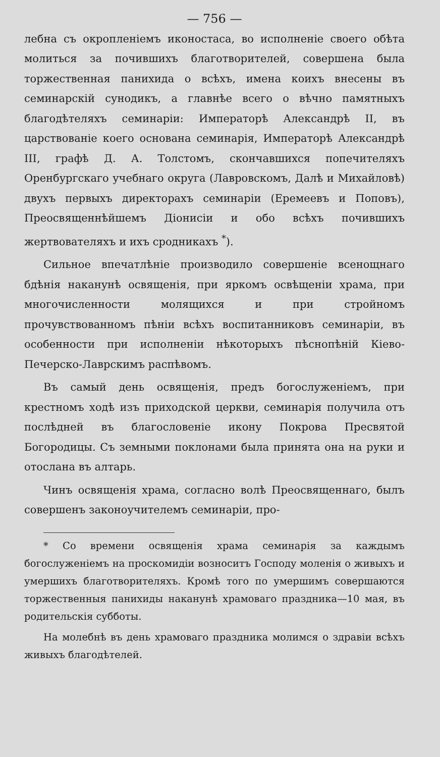— 756 —
лебна съ окропленіемъ иконостаса, во исполненіе своего обѣта молиться за почившихъ благотворителей, совершена была торжественная панихида о всѣхъ, имена коихъ внесены въ семинарскій сунодикъ, а главнѣе всего о вѣчно памятныхъ благодѣтеляхъ семинаріи: Императорѣ Александрѣ II, въ царствованіе коего основана семинарія, Императорѣ Александрѣ III, графѣ Д. А. Толстомъ, скончавшихся попечителяхъ Оренбургскаго учебнаго округа (Лавровскомъ, Далѣ и Михайловѣ) двухъ первыхъ директорахъ семинаріи (Еремеевъ и Поповъ), Преосвященнѣйшемъ Діонисіи и обо всѣхъ почившихъ жертвователяхъ и ихъ сродникахъ <sup>*</sup>).
Сильное впечатлѣніе производило совершеніе всенощнаго бдѣнія наканунѣ освященія, при яркомъ освѣщеніи храма, при многочисленности молящихся и при стройномъ прочувствованномъ пѣніи всѣхъ воспитанниковъ семинаріи, въ особенности при исполненіи нѣкоторыхъ пѣснопѣній Кіево-Печерско-Лаврскимъ распѣвомъ.
Въ самый день освященія, предъ богослуженіемъ, при крестномъ ходѣ изъ приходской церкви, семинарія получила отъ послѣдней въ благословеніе икону Покрова Пресвятой Богородицы. Съ земными поклонами была принята она на руки и отослана въ алтарь.
Чинъ освященія храма, согласно волѣ Преосвященнаго, былъ совершенъ законоучителемъ семинаріи, про-
* Со времени освященія храма семинарія за каждымъ богослуженіемъ на проскомидіи возноситъ Господу моленія о живыхъ и умершихъ благотворителяхъ. Кромѣ того по умершимъ совершаются торжественныя панихиды наканунѣ храмоваго праздника—10 мая, въ родительскія субботы.
На молебнѣ въ день храмоваго праздника молимся о здравіи всѣхъ живыхъ благодѣтелей.